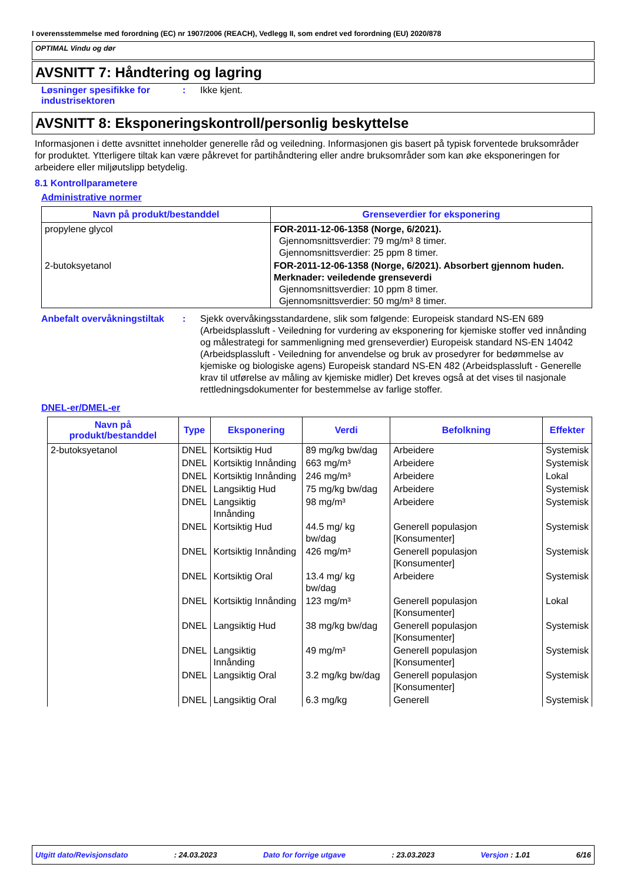I overensstemmelse med forordning (EC) nr 1907/2006 (REACH), Vedlegg II, som endret ved forordning (EU) 2020/878
OPTIMAL Vindu og dør
AVSNITT 7: Håndtering og lagring
Løsninger spesifikke for industrisektoren
: Ikke kjent.
AVSNITT 8: Eksponeringskontroll/personlig beskyttelse
Informasjonen i dette avsnittet inneholder generelle råd og veiledning. Informasjonen gis basert på typisk forventede bruksområder for produktet. Ytterligere tiltak kan være påkrevet for partihåndtering eller andre bruksområder som kan øke eksponeringen for arbeidere eller miljøutslipp betydelig.
8.1 Kontrollparametere
Administrative normer
| Navn på produkt/bestanddel | Grenseverdier for eksponering |
| --- | --- |
| propylene glycol | FOR-2011-12-06-1358 (Norge, 6/2021). Gjennomsnittsverdier: 79 mg/m³ 8 timer. Gjennomsnittsverdier: 25 ppm 8 timer. |
| 2-butoksyetanol | FOR-2011-12-06-1358 (Norge, 6/2021). Absorbert gjennom huden. Merknader: veiledende grenseverdi Gjennomsnittsverdier: 10 ppm 8 timer. Gjennomsnittsverdier: 50 mg/m³ 8 timer. |
Anbefalt overvåkningstiltak
: Sjekk overvåkingsstandardene, slik som følgende: Europeisk standard NS-EN 689 (Arbeidsplassluft - Veiledning for vurdering av eksponering for kjemiske stoffer ved innånding og målestrategi for sammenligning med grenseverdier) Europeisk standard NS-EN 14042 (Arbeidsplassluft - Veiledning for anvendelse og bruk av prosedyrer for bedømmelse av kjemiske og biologiske agens) Europeisk standard NS-EN 482 (Arbeidsplassluft - Generelle krav til utførelse av måling av kjemiske midler) Det kreves også at det vises til nasjonale rettledningsdokumenter for bestemmelse av farlige stoffer.
DNEL-er/DMEL-er
| Navn på produkt/bestanddel | Type | Eksponering | Verdi | Befolkning | Effekter |
| --- | --- | --- | --- | --- | --- |
| 2-butoksyetanol | DNEL | Kortsiktig Hud | 89 mg/kg bw/dag | Arbeidere | Systemisk |
| | DNEL | Kortsiktig Innånding | 663 mg/m³ | Arbeidere | Systemisk |
| | DNEL | Kortsiktig Innånding | 246 mg/m³ | Arbeidere | Lokal |
| | DNEL | Langsiktig Hud | 75 mg/kg bw/dag | Arbeidere | Systemisk |
| | DNEL | Langsiktig Innånding | 98 mg/m³ | Arbeidere | Systemisk |
| | DNEL | Kortsiktig Hud | 44.5 mg/ kg bw/dag | Generell populasjon [Konsumenter] | Systemisk |
| | DNEL | Kortsiktig Innånding | 426 mg/m³ | Generell populasjon [Konsumenter] | Systemisk |
| | DNEL | Kortsiktig Oral | 13.4 mg/ kg bw/dag | Arbeidere | Systemisk |
| | DNEL | Kortsiktig Innånding | 123 mg/m³ | Generell populasjon [Konsumenter] | Lokal |
| | DNEL | Langsiktig Hud | 38 mg/kg bw/dag | Generell populasjon [Konsumenter] | Systemisk |
| | DNEL | Langsiktig Innånding | 49 mg/m³ | Generell populasjon [Konsumenter] | Systemisk |
| | DNEL | Langsiktig Oral | 3.2 mg/kg bw/dag | Generell populasjon [Konsumenter] | Systemisk |
| | DNEL | Langsiktig Oral | 6.3 mg/kg | Generell | Systemisk |
Utgitt dato/Revisjonsdato: 24.03.2023 Dato for forrige utgave: 23.03.2023 Versjon : 1.01 6/16